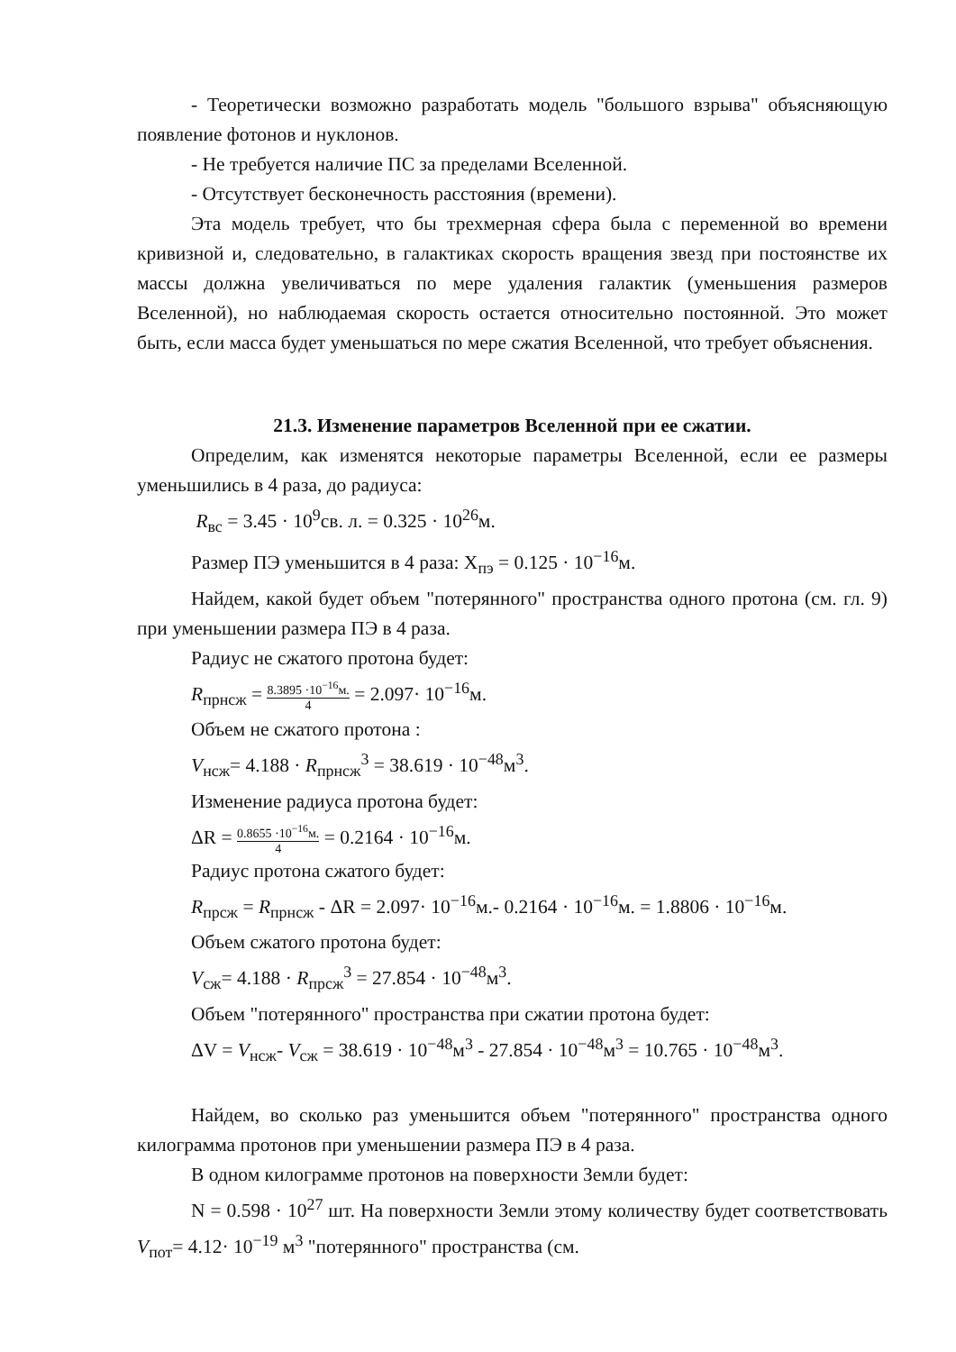- Теоретически возможно разработать модель "большого взрыва" объясняющую появление фотонов и нуклонов.
- Не требуется наличие ПС за пределами Вселенной.
- Отсутствует бесконечность расстояния (времени).
Эта модель требует, что бы трехмерная сфера была с переменной во времени кривизной и, следовательно, в галактиках скорость вращения звезд при постоянстве их массы должна увеличиваться по мере удаления галактик (уменьшения размеров Вселенной), но наблюдаемая скорость остается относительно постоянной. Это может быть, если масса будет уменьшаться по мере сжатия Вселенной, что требует объяснения.
21.3. Изменение параметров Вселенной при ее сжатии.
Определим, как изменятся некоторые параметры Вселенной, если ее размеры уменьшились в 4 раза, до радиуса:
R<sub>вс</sub> = 3.45 · 10<sup>9</sup>св. л. = 0.325 · 10<sup>26</sup>м.
Размер ПЭ уменьшится в 4 раза: X<sub>пэ</sub> = 0.125 · 10<sup>−16</sup>м.
Найдем, какой будет объем "потерянного" пространства одного протона (см. гл. 9) при уменьшении размера ПЭ в 4 раза.
Радиус не сжатого протона будет:
R<sub>прнсж</sub> = 8.3895 ·10<sup>−16</sup>м. 4 = 2.097· 10<sup>−16</sup>м.
Объем не сжатого протона :
V<sub>нсж</sub>= 4.188 · R<sub>прнсж</sub><sup>3</sup> = 38.619 · 10<sup>−48</sup>м<sup>3</sup>.
Изменение радиуса протона будет:
ΔR = 0.8655 ·10<sup>−16</sup>м. 4 = 0.2164 · 10<sup>−16</sup>м.
Радиус протона сжатого будет:
R<sub>прсж</sub> = R<sub>прнсж</sub> - ΔR = 2.097· 10<sup>−16</sup>м.- 0.2164 · 10<sup>−16</sup>м. = 1.8806 · 10<sup>−16</sup>м.
Объем сжатого протона будет:
V<sub>сж</sub>= 4.188 · R<sub>прсж</sub><sup>3</sup> = 27.854 · 10<sup>−48</sup>м<sup>3</sup>.
Объем "потерянного" пространства при сжатии протона будет:
ΔV = V<sub>нсж</sub>- V<sub>сж</sub> = 38.619 · 10<sup>−48</sup>м<sup>3</sup> - 27.854 · 10<sup>−48</sup>м<sup>3</sup> = 10.765 · 10<sup>−48</sup>м<sup>3</sup>.
Найдем, во сколько раз уменьшится объем "потерянного" пространства одного килограмма протонов при уменьшении размера ПЭ в 4 раза.
В одном килограмме протонов на поверхности Земли будет:
N = 0.598 · 10<sup>27</sup> шт. На поверхности Земли этому количеству будет соответствовать V<sub>пот</sub>= 4.12· 10<sup>−19</sup> м<sup>3</sup> "потерянного" пространства (см.